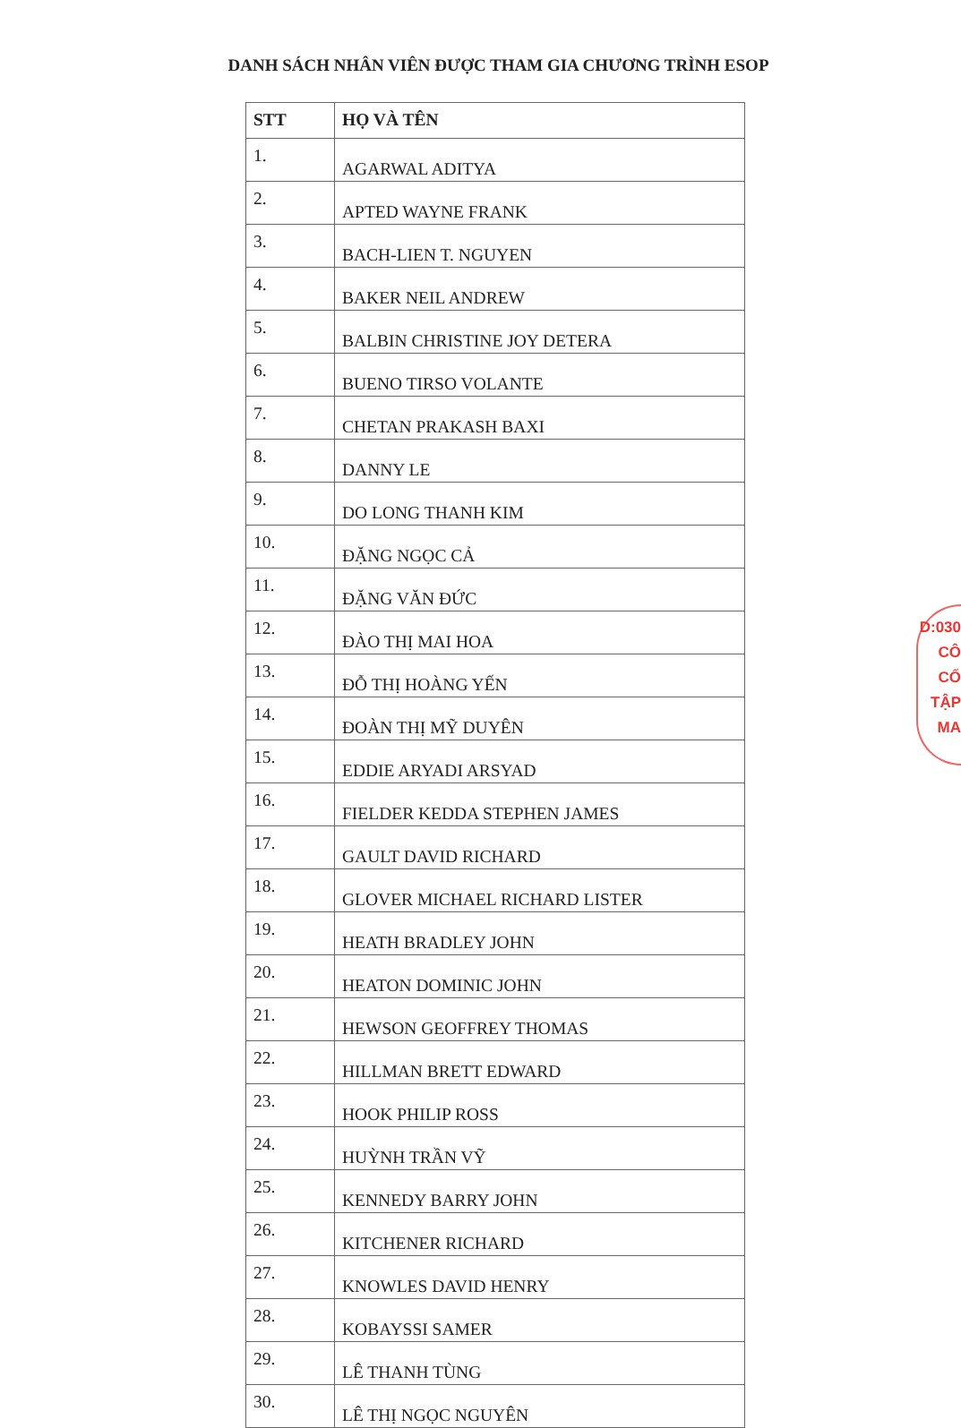DANH SÁCH NHÂN VIÊN ĐƯỢC THAM GIA CHƯƠNG TRÌNH ESOP
| STT | HỌ VÀ TÊN |
| --- | --- |
| 1. | AGARWAL ADITYA |
| 2. | APTED WAYNE FRANK |
| 3. | BACH-LIEN T. NGUYEN |
| 4. | BAKER NEIL ANDREW |
| 5. | BALBIN CHRISTINE JOY DETERA |
| 6. | BUENO TIRSO VOLANTE |
| 7. | CHETAN PRAKASH BAXI |
| 8. | DANNY LE |
| 9. | DO LONG THANH KIM |
| 10. | ĐẶNG NGỌC CẢ |
| 11. | ĐẶNG VĂN ĐỨC |
| 12. | ĐÀO THỊ MAI HOA |
| 13. | ĐỖ THỊ HOÀNG YẾN |
| 14. | ĐOÀN THỊ MỸ DUYÊN |
| 15. | EDDIE ARYADI ARSYAD |
| 16. | FIELDER KEDDA STEPHEN JAMES |
| 17. | GAULT DAVID RICHARD |
| 18. | GLOVER MICHAEL RICHARD LISTER |
| 19. | HEATH BRADLEY JOHN |
| 20. | HEATON DOMINIC JOHN |
| 21. | HEWSON GEOFFREY THOMAS |
| 22. | HILLMAN BRETT EDWARD |
| 23. | HOOK PHILIP ROSS |
| 24. | HUỲNH TRẦN VỸ |
| 25. | KENNEDY BARRY JOHN |
| 26. | KITCHENER RICHARD |
| 27. | KNOWLES DAVID HENRY |
| 28. | KOBAYSSI SAMER |
| 29. | LÊ THANH TÙNG |
| 30. | LÊ THỊ NGỌC NGUYÊN |
D:030
CÔ
CỔ
TẬP
MA